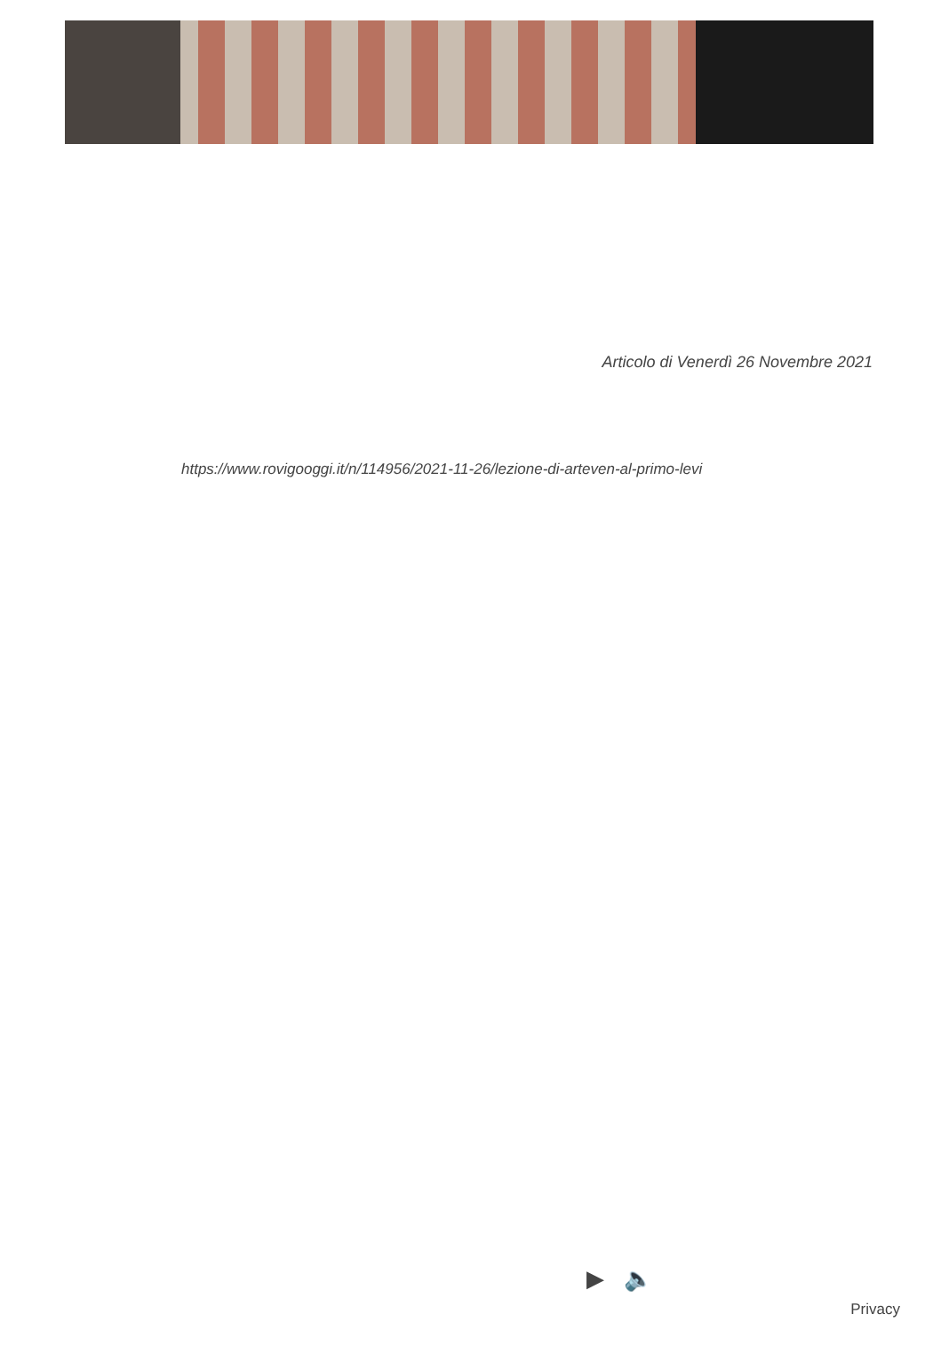Articolo di Venerdì 26 Novembre 2021
https://www.rovigooggi.it/n/114956/2021-11-26/lezione-di-arteven-al-primo-levi
▶ 🔈
Privacy